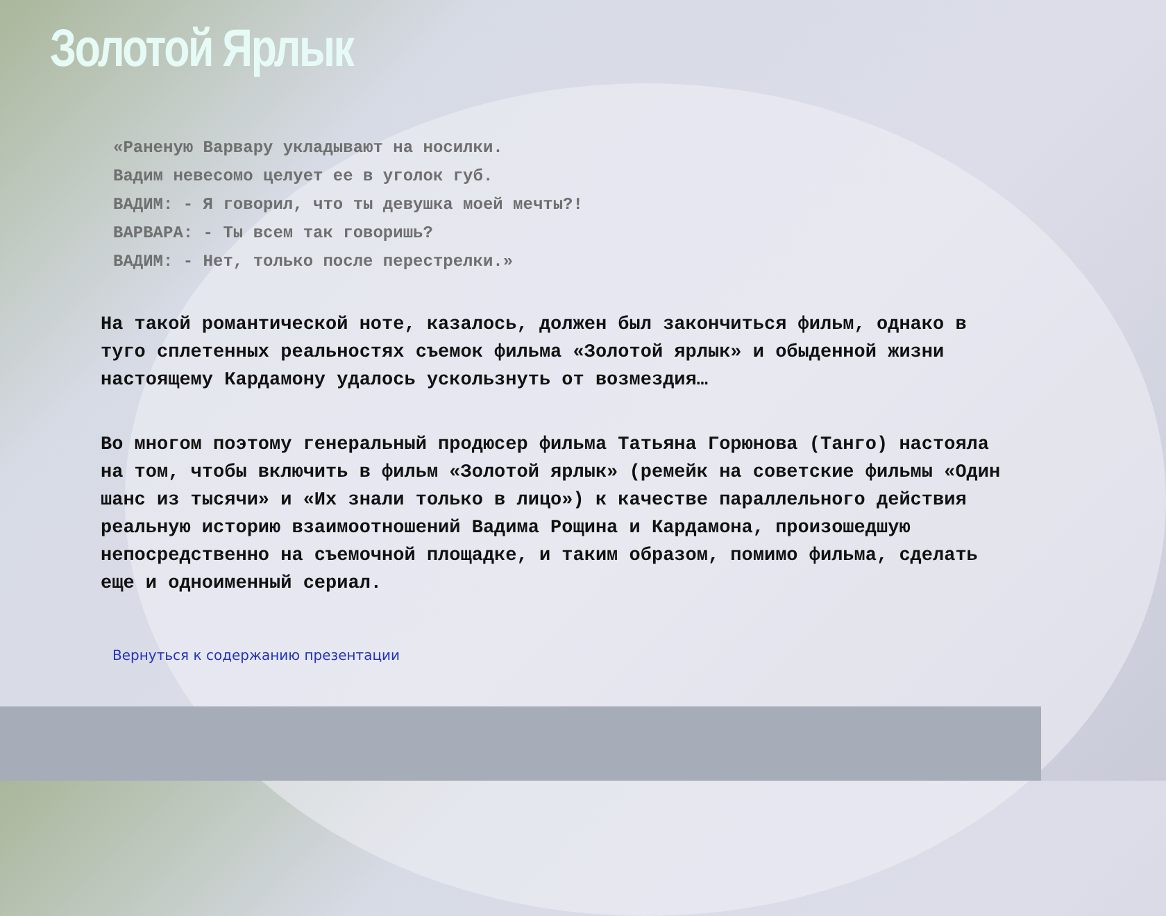Золотой Ярлык
«Раненую Варвару укладывают на носилки.
Вадим невесомо целует ее в уголок губ.
ВАДИМ: - Я говорил, что ты девушка моей мечты?!
ВАРВАРА: - Ты всем так говоришь?
ВАДИМ: - Нет, только после перестрелки.»
На такой романтической ноте, казалось, должен был закончиться фильм, однако в туго сплетенных реальностях съемок фильма «Золотой ярлык» и обыденной жизни настоящему Кардамону удалось ускользнуть от возмездия…
Во многом поэтому генеральный продюсер фильма Татьяна Горюнова (Танго) настояла на том, чтобы включить в фильм «Золотой ярлык» (ремейк на советские фильмы «Один шанс из тысячи» и «Их знали только в лицо») к качестве параллельного действия реальную историю взаимоотношений Вадима Рощина и Кардамона, произошедшую непосредственно на съемочной площадке, и таким образом, помимо фильма, сделать еще и одноименный сериал.
Вернуться к содержанию презентации